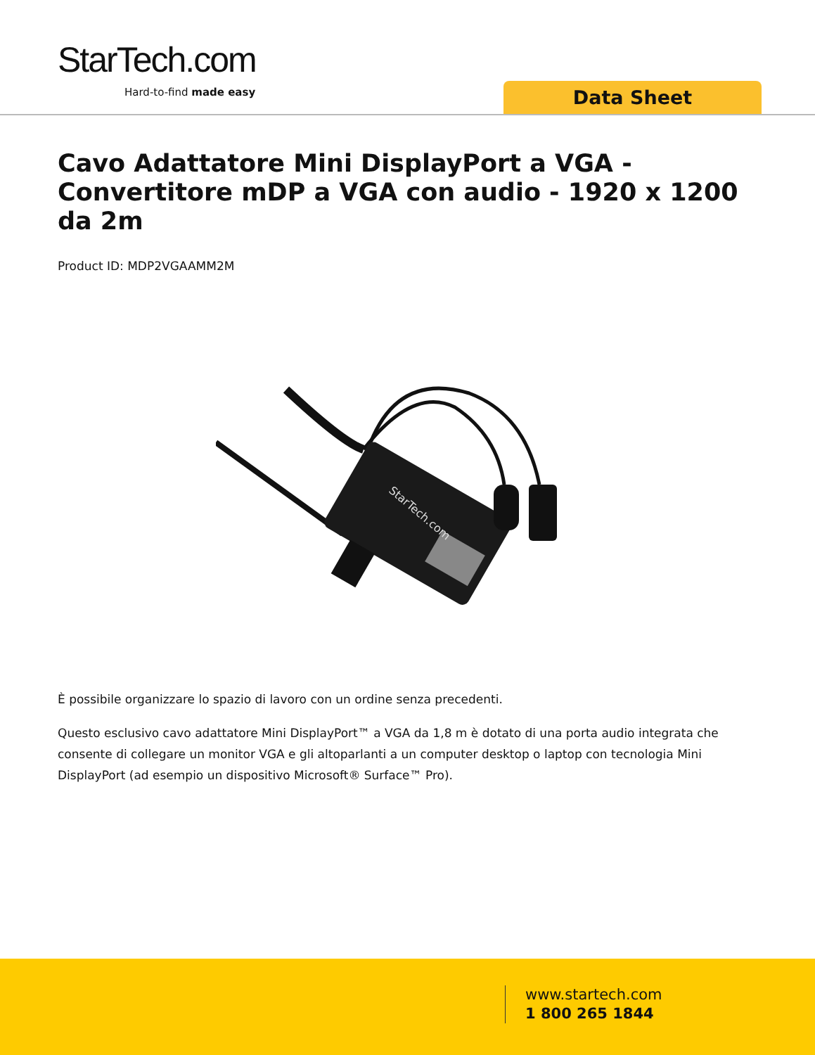StarTech.com
Hard-to-find made easy Data Sheet
Cavo Adattatore Mini DisplayPort a VGA - Convertitore mDP a VGA con audio - 1920 x 1200 da 2m
Product ID: MDP2VGAAMM2M
StarTech.com
È possibile organizzare lo spazio di lavoro con un ordine senza precedenti.
Questo esclusivo cavo adattatore Mini DisplayPort™ a VGA da 1,8 m è dotato di una porta audio integrata che consente di collegare un monitor VGA e gli altoparlanti a un computer desktop o laptop con tecnologia Mini DisplayPort (ad esempio un dispositivo Microsoft® Surface™ Pro).
www.startech.com
1 800 265 1844